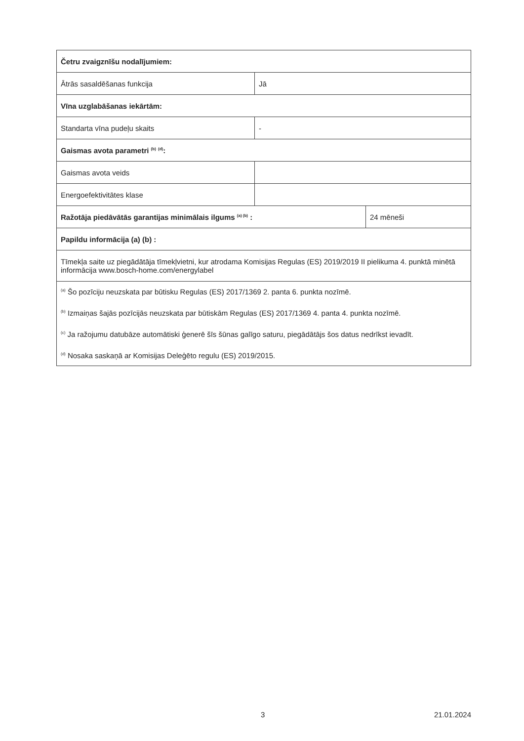| Četru zvaigznīšu nodalījumiem: | | |
| Ātrās sasaldēšanas funkcija | Jā | |
| Vīna uzglabāšanas iekārtām: | | |
| Standarta vīna pudeļu skaits | - | |
| Gaismas avota parametri <sup>(b)</sup> <sup>(d)</sup>: | | |
| Gaismas avota veids | | |
| Energoefektivitātes klase | | |
| Ražotāja piedāvātās garantijas minimālais ilgums <sup>(a) (b)</sup> : | | 24 mēneši |
| Papildu informācija (a) (b) : | | |
| Tīmekļa saite uz piegādātāja tīmekļvietni, kur atrodama Komisijas Regulas (ES) 2019/2019 II pielikuma 4. punktā minētā informācija www.bosch-home.com/energylabel | | |
| <sup>(a)</sup> Šo pozīciju neuzskata par būtisku Regulas (ES) 2017/1369 2. panta 6. punkta nozīmē. <sup>(b)</sup> Izmaiņas šajās pozīcijās neuzskata par būtiskām Regulas (ES) 2017/1369 4. panta 4. punkta nozīmē. <sup>(c)</sup> Ja ražojumu datubāze automātiski ģenerē šīs šūnas galīgo saturu, piegādātājs šos datus nedrīkst ievadīt. <sup>(d)</sup> Nosaka saskaņā ar Komisijas Deleģēto regulu (ES) 2019/2015. | | |
3 21.01.2024